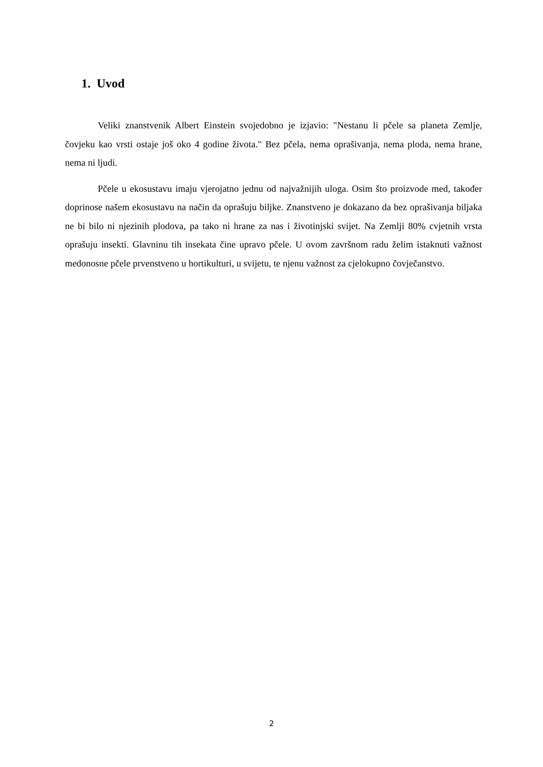1. Uvod
Veliki znanstvenik Albert Einstein svojedobno je izjavio: "Nestanu li pčele sa planeta Zemlje, čovjeku kao vrsti ostaje još oko 4 godine života." Bez pčela, nema oprašivanja, nema ploda, nema hrane, nema ni ljudi.
Pčele u ekosustavu imaju vjerojatno jednu od najvažnijih uloga. Osim što proizvode med, također doprinose našem ekosustavu na način da oprašuju biljke. Znanstveno je dokazano da bez oprašivanja biljaka ne bi bilo ni njezinih plodova, pa tako ni hrane za nas i životinjski svijet. Na Zemlji 80% cvjetnih vrsta oprašuju insekti. Glavninu tih insekata čine upravo pčele. U ovom završnom radu želim istaknuti važnost medonosne pčele prvenstveno u hortikulturi, u svijetu, te njenu važnost za cjelokupno čovječanstvo.
2